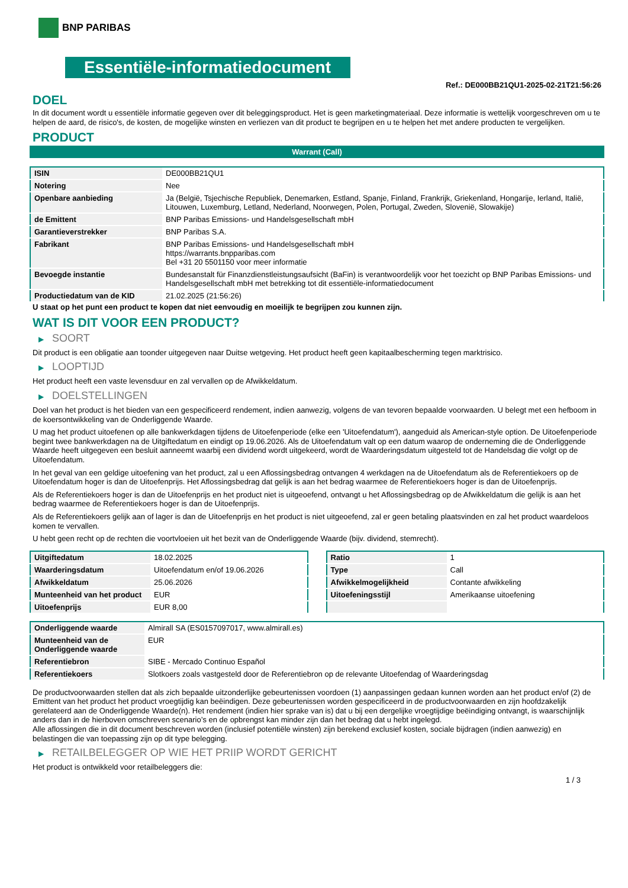BNP PARIBAS
Essentiële-informatiedocument
Ref.: DE000BB21QU1-2025-02-21T21:56:26
DOEL
In dit document wordt u essentiële informatie gegeven over dit beleggingsproduct. Het is geen marketingmateriaal. Deze informatie is wettelijk voorgeschreven om u te helpen de aard, de risico's, de kosten, de mogelijke winsten en verliezen van dit product te begrijpen en u te helpen het met andere producten te vergelijken.
PRODUCT
Warrant (Call)
| ISIN | DE000BB21QU1 |
| Notering | Nee |
| Openbare aanbieding | Ja (België, Tsjechische Republiek, Denemarken, Estland, Spanje, Finland, Frankrijk, Griekenland, Hongarije, Ierland, Italië, Litouwen, Luxemburg, Letland, Nederland, Noorwegen, Polen, Portugal, Zweden, Slovenië, Slowakije) |
| de Emittent | BNP Paribas Emissions- und Handelsgesellschaft mbH |
| Garantieverstrekker | BNP Paribas S.A. |
| Fabrikant | BNP Paribas Emissions- und Handelsgesellschaft mbH https://warrants.bnpparibas.com Bel +31 20 5501150 voor meer informatie |
| Bevoegde instantie | Bundesanstalt für Finanzdienstleistungsaufsicht (BaFin) is verantwoordelijk voor het toezicht op BNP Paribas Emissions- und Handelsgesellschaft mbH met betrekking tot dit essentiële-informatiedocument |
| Productiedatum van de KID | 21.02.2025 (21:56:26) |
U staat op het punt een product te kopen dat niet eenvoudig en moeilijk te begrijpen zou kunnen zijn.
WAT IS DIT VOOR EEN PRODUCT?
▶ SOORT
Dit product is een obligatie aan toonder uitgegeven naar Duitse wetgeving. Het product heeft geen kapitaalbescherming tegen marktrisico.
▶ LOOPTIJD
Het product heeft een vaste levensduur en zal vervallen op de Afwikkeldatum.
▶ DOELSTELLINGEN
Doel van het product is het bieden van een gespecificeerd rendement, indien aanwezig, volgens de van tevoren bepaalde voorwaarden. U belegt met een hefboom in de koersontwikkeling van de Onderliggende Waarde.
U mag het product uitoefenen op alle bankwerkdagen tijdens de Uitoefenperiode (elke een 'Uitoefendatum'), aangeduid als American-style option. De Uitoefenperiode begint twee bankwerkdagen na de Uitgiftedatum en eindigt op 19.06.2026. Als de Uitoefendatum valt op een datum waarop de onderneming die de Onderliggende Waarde heeft uitgegeven een besluit aanneemt waarbij een dividend wordt uitgekeerd, wordt de Waarderingsdatum uitgesteld tot de Handelsdag die volgt op de Uitoefendatum.
In het geval van een geldige uitoefening van het product, zal u een Aflossingsbedrag ontvangen 4 werkdagen na de Uitoefendatum als de Referentiekoers op de Uitoefendatum hoger is dan de Uitoefenprijs. Het Aflossingsbedrag dat gelijk is aan het bedrag waarmee de Referentiekoers hoger is dan de Uitoefenprijs.
Als de Referentiekoers hoger is dan de Uitoefenprijs en het product niet is uitgeoefend, ontvangt u het Aflossingsbedrag op de Afwikkeldatum die gelijk is aan het bedrag waarmee de Referentiekoers hoger is dan de Uitoefenprijs.
Als de Referentiekoers gelijk aan of lager is dan de Uitoefenprijs en het product is niet uitgeoefend, zal er geen betaling plaatsvinden en zal het product waardeloos komen te vervallen.
U hebt geen recht op de rechten die voortvloeien uit het bezit van de Onderliggende Waarde (bijv. dividend, stemrecht).
| Uitgiftedatum | 18.02.2025 |
| Waarderingsdatum | Uitoefendatum en/of 19.06.2026 |
| Afwikkeldatum | 25.06.2026 |
| Munteenheid van het product | EUR |
| Uitoefenprijs | EUR 8,00 |
| Ratio | 1 |
| Type | Call |
| Afwikkelmogelijkheid | Contante afwikkeling |
| Uitoefeningsstijl | Amerikaanse uitoefening |
| Onderliggende waarde | Almirall SA (ES0157097017, www.almirall.es) |
| Munteenheid van de Onderliggende waarde | EUR |
| Referentiebron | SIBE - Mercado Continuo Español |
| Referentiekoers | Slotkoers zoals vastgesteld door de Referentiebron op de relevante Uitoefendag of Waarderingsdag |
De productvoorwaarden stellen dat als zich bepaalde uitzonderlijke gebeurtenissen voordoen (1) aanpassingen gedaan kunnen worden aan het product en/of (2) de Emittent van het product het product vroegtijdig kan beëindigen. Deze gebeurtenissen worden gespecificeerd in de productvoorwaarden en zijn hoofdzakelijk gerelateerd aan de Onderliggende Waarde(n). Het rendement (indien hier sprake van is) dat u bij een dergelijke vroegtijdige beëindiging ontvangt, is waarschijnlijk anders dan in de hierboven omschreven scenario’s en de opbrengst kan minder zijn dan het bedrag dat u hebt ingelegd.
Alle aflossingen die in dit document beschreven worden (inclusief potentiële winsten) zijn berekend exclusief kosten, sociale bijdragen (indien aanwezig) en belastingen die van toepassing zijn op dit type belegging.
▶ RETAILBELEGGER OP WIE HET PRIIP WORDT GERICHT
Het product is ontwikkeld voor retailbeleggers die:
1 / 3